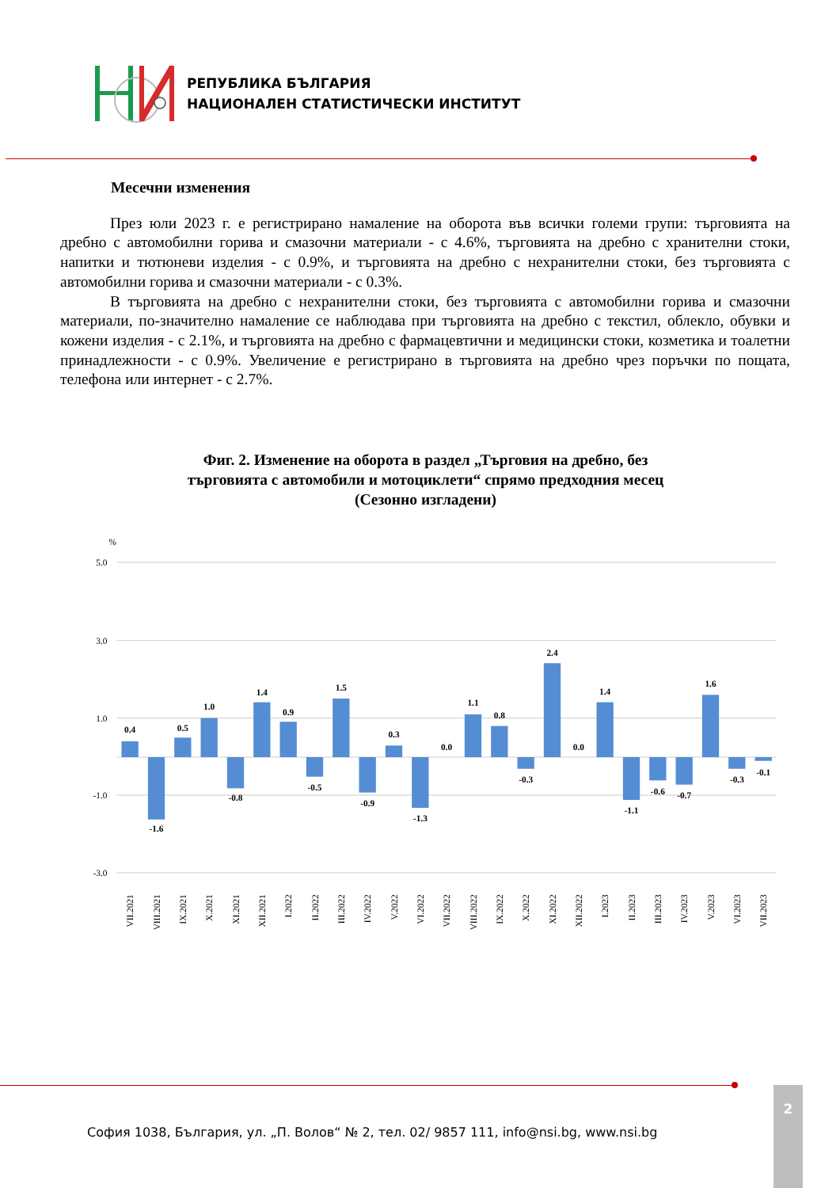РЕПУБЛИКА БЪЛГАРИЯ
НАЦИОНАЛЕН СТАТИСТИЧЕСКИ ИНСТИТУТ
Месечни изменения
През юли 2023 г. е регистрирано намаление на оборота във всички големи групи: търговията на дребно с автомобилни горива и смазочни материали - с 4.6%, търговията на дребно с хранителни стоки, напитки и тютюневи изделия - с 0.9%, и търговията на дребно с нехранителни стоки, без търговията с автомобилни горива и смазочни материали - с 0.3%.
В търговията на дребно с нехранителни стоки, без търговията с автомобилни горива и смазочни материали, по-значително намаление се наблюдава при търговията на дребно с текстил, облекло, обувки и кожени изделия - с 2.1%, и търговията на дребно с фармацевтични и медицински стоки, козметика и тоалетни принадлежности - с 0.9%. Увеличение е регистрирано в търговията на дребно чрез поръчки по пощата, телефона или интернет - с 2.7%.
Фиг. 2. Изменение на оборота в раздел „Търговия на дребно, без
търговията с автомобили и мотоциклети“ спрямо предходния месец
(Сезонно изгладени)
%
5.0
3.0
1.0
-1.0
-3.0
0.4
-1.6
0.5
1.0
-0.8
1.4
0.9
-0.5
1.5
-0.9
0.3
-1.3
0.0
1.1
0.8
-0.3
2.4
0.0
1.4
-1.1
-0.6
-0.7
1.6
-0.3
-0.1
VII.2021
VIII.2021
IX.2021
X.2021
XI.2021
XII.2021
I.2022
II.2022
III.2022
IV.2022
V.2022
VI.2022
VII.2022
VIII.2022
IX.2022
X.2022
XI.2022
XII.2022
I.2023
II.2023
III.2023
IV.2023
V.2023
VI.2023
VII.2023
София 1038, България, ул. „П. Волов“ № 2, тел. 02/ 9857 111, info@nsi.bg, www.nsi.bg
2